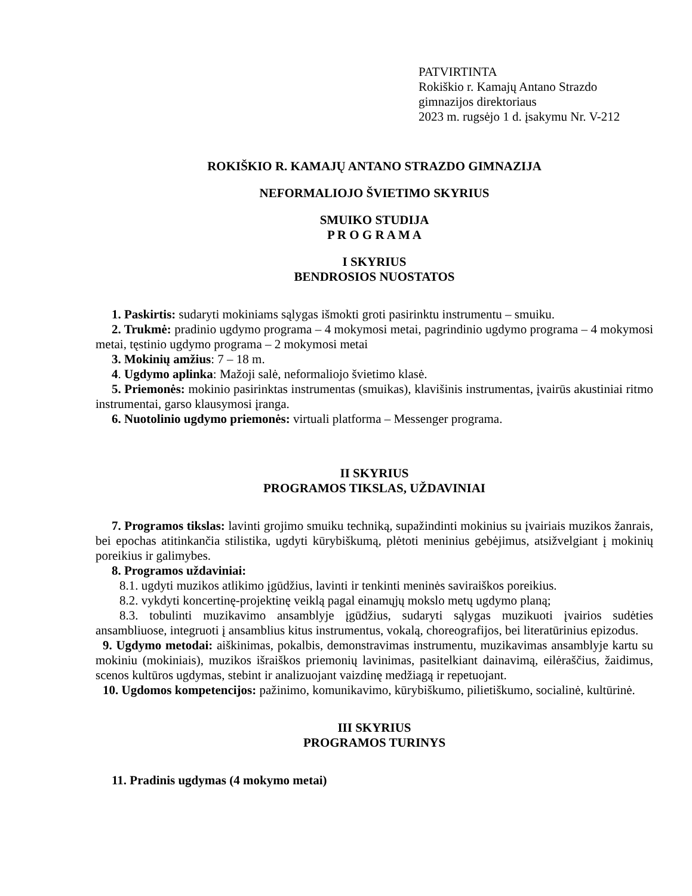PATVIRTINTA
Rokiškio r. Kamajų Antano Strazdo
gimnazijos direktoriaus
2023 m. rugsėjo 1 d. įsakymu Nr. V-212
ROKIŠKIO R. KAMAJŲ ANTANO STRAZDO GIMNAZIJA
NEFORMALIOJO ŠVIETIMO SKYRIUS
SMUIKO STUDIJA
P R O G R A M A
I SKYRIUS
BENDROSIOS NUOSTATOS
1. Paskirtis: sudaryti mokiniams sąlygas išmokti groti pasirinktu instrumentu – smuiku.
2. Trukmė: pradinio ugdymo programa – 4 mokymosi metai, pagrindinio ugdymo programa – 4 mokymosi metai, tęstinio ugdymo programa – 2 mokymosi metai
3. Mokinių amžius: 7 – 18 m.
4. Ugdymo aplinka: Mažoji salė, neformaliojo švietimo klasė.
5. Priemonės: mokinio pasirinktas instrumentas (smuikas), klavišinis instrumentas, įvairūs akustiniai ritmo instrumentai, garso klausymosi įranga.
6. Nuotolinio ugdymo priemonės: virtuali platforma – Messenger programa.
II SKYRIUS
PROGRAMOS TIKSLAS, UŽDAVINIAI
7. Programos tikslas: lavinti grojimo smuiku techniką, supažindinti mokinius su įvairiais muzikos žanrais, bei epochas atitinkančia stilistika, ugdyti kūrybiškumą, plėtoti meninius gebėjimus, atsižvelgiant į mokinių poreikius ir galimybes.
8. Programos uždaviniai:
8.1. ugdyti muzikos atlikimo įgūdžius, lavinti ir tenkinti meninės saviraiškos poreikius.
8.2. vykdyti koncertinę-projektinę veiklą pagal einamųjų mokslo metų ugdymo planą;
8.3. tobulinti muzikavimo ansamblyje įgūdžius, sudaryti sąlygas muzikuoti įvairios sudėties ansambliuose, integruoti į ansamblius kitus instrumentus, vokalą, choreografijos, bei literatūrinius epizodus.
9. Ugdymo metodai: aiškinimas, pokalbis, demonstravimas instrumentu, muzikavimas ansamblyje kartu su mokiniu (mokiniais), muzikos išraiškos priemonių lavinimas, pasitelkiant dainavimą, eilėraščius, žaidimus, scenos kultūros ugdymas, stebint ir analizuojant vaizdinę medžiagą ir repetuojant.
10. Ugdomos kompetencijos: pažinimo, komunikavimo, kūrybiškumo, pilietiškumo, socialinė, kultūrinė.
III SKYRIUS
PROGRAMOS TURINYS
11. Pradinis ugdymas (4 mokymo metai)